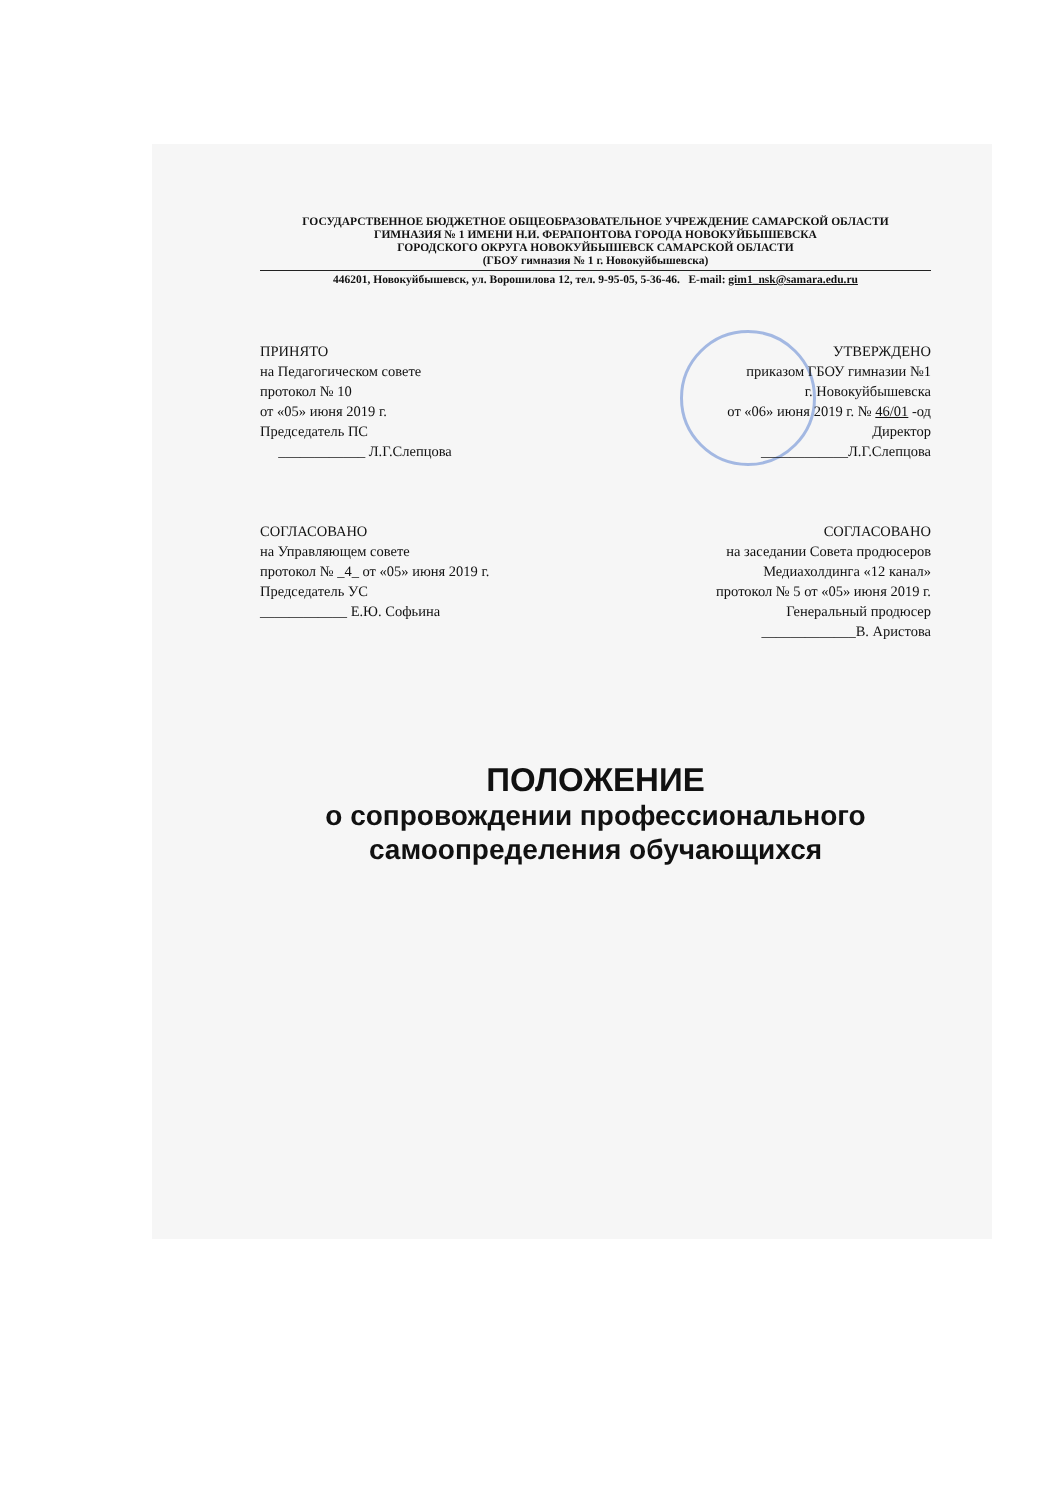ГОСУДАРСТВЕННОЕ БЮДЖЕТНОЕ ОБЩЕОБРАЗОВАТЕЛЬНОЕ УЧРЕЖДЕНИЕ САМАРСКОЙ ОБЛАСТИ
ГИМНАЗИЯ № 1 ИМЕНИ Н.И. ФЕРАПОНТОВА ГОРОДА НОВОКУЙБЫШЕВСКА
ГОРОДСКОГО ОКРУГА НОВОКУЙБЫШЕВСК САМАРСКОЙ ОБЛАСТИ
(ГБОУ гимназия № 1 г. Новокуйбышевска)
446201, Новокуйбышевск, ул. Ворошилова 12, тел. 9-95-05, 5-36-46. E-mail: gim1_nsk@samara.edu.ru
ПРИНЯТО
на Педагогическом совете
протокол № 10
от «05» июня 2019 г.
Председатель ПС
____________ Л.Г.Слепцова
УТВЕРЖДЕНО
приказом ГБОУ гимназии №1
г. Новокуйбышевска
от «06» июня 2019 г. № 46/01 -од
Директор
____________Л.Г.Слепцова
СОГЛАСОВАНО
на Управляющем совете
протокол № _4_ от «05» июня 2019 г.
Председатель УС
____________ Е.Ю. Софьина
СОГЛАСОВАНО
на заседании Совета продюсеров
Медиахолдинга «12 канал»
протокол № 5 от «05» июня 2019 г.
Генеральный продюсер
_____________В. Аристова
ПОЛОЖЕНИЕ
о сопровождении профессионального
самоопределения обучающихся